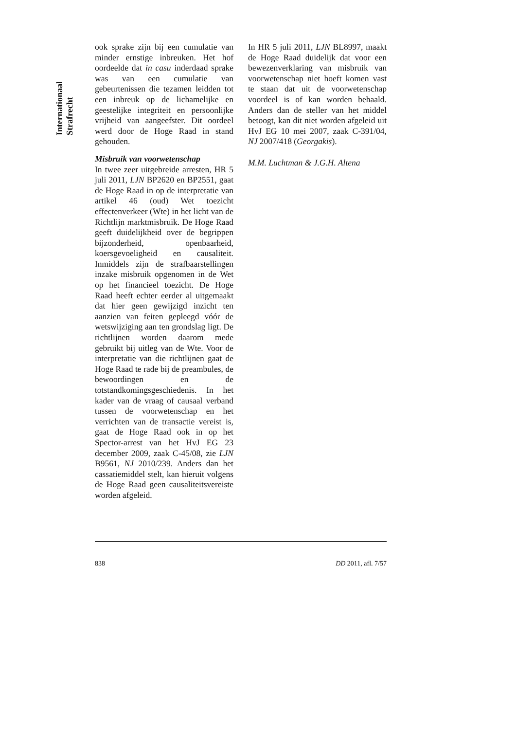Internationaal Strafrecht
ook sprake zijn bij een cumulatie van minder ernstige inbreuken. Het hof oordeelde dat in casu inderdaad sprake was van een cumulatie van gebeurtenissen die tezamen leidden tot een inbreuk op de lichamelijke en geestelijke integriteit en persoonlijke vrijheid van aangeefster. Dit oordeel werd door de Hoge Raad in stand gehouden.
Misbruik van voorwetenschap
In twee zeer uitgebreide arresten, HR 5 juli 2011, LJN BP2620 en BP2551, gaat de Hoge Raad in op de interpretatie van artikel 46 (oud) Wet toezicht effectenverkeer (Wte) in het licht van de Richtlijn marktmisbruik. De Hoge Raad geeft duidelijkheid over de begrippen bijzonderheid, openbaarheid, koersgevoeligheid en causaliteit. Inmiddels zijn de strafbaarstellingen inzake misbruik opgenomen in de Wet op het financieel toezicht. De Hoge Raad heeft echter eerder al uitgemaakt dat hier geen gewijzigd inzicht ten aanzien van feiten gepleegd vóór de wetswijziging aan ten grondslag ligt. De richtlijnen worden daarom mede gebruikt bij uitleg van de Wte. Voor de interpretatie van die richtlijnen gaat de Hoge Raad te rade bij de preambules, de bewoordingen en de totstandkomingsgeschiedenis. In het kader van de vraag of causaal verband tussen de voorwetenschap en het verrichten van de transactie vereist is, gaat de Hoge Raad ook in op het Spector-arrest van het HvJ EG 23 december 2009, zaak C-45/08, zie LJN B9561, NJ 2010/239. Anders dan het cassatiemiddel stelt, kan hieruit volgens de Hoge Raad geen causaliteitsvereiste worden afgeleid.
In HR 5 juli 2011, LJN BL8997, maakt de Hoge Raad duidelijk dat voor een bewezenverklaring van misbruik van voorwetenschap niet hoeft komen vast te staan dat uit de voorwetenschap voordeel is of kan worden behaald. Anders dan de steller van het middel betoogt, kan dit niet worden afgeleid uit HvJ EG 10 mei 2007, zaak C-391/04, NJ 2007/418 (Georgakis).
M.M. Luchtman & J.G.H. Altena
838 DD 2011, afl. 7/57